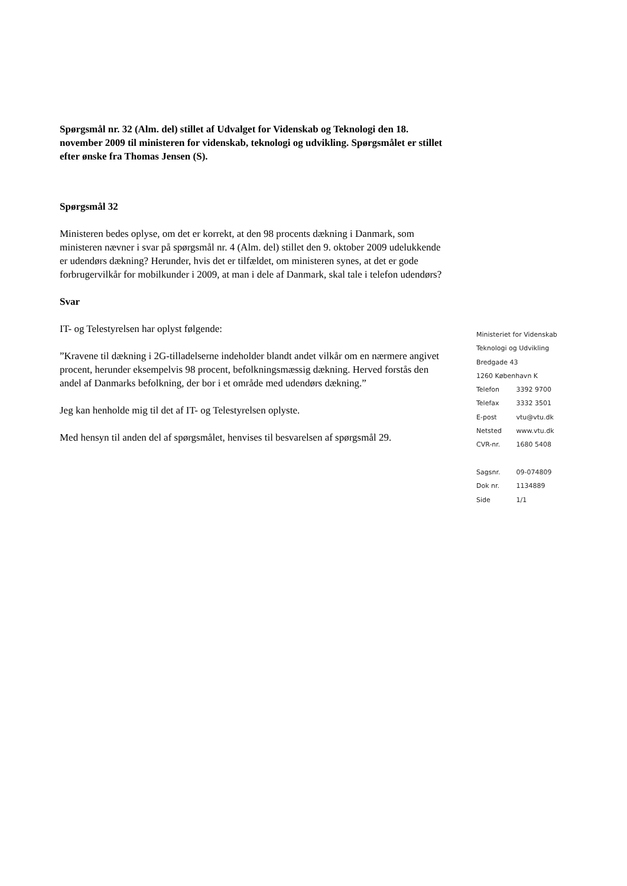Spørgsmål nr. 32 (Alm. del) stillet af Udvalget for Videnskab og Teknologi den 18. november 2009 til ministeren for videnskab, teknologi og udvikling. Spørgsmålet er stillet efter ønske fra Thomas Jensen (S).
Spørgsmål 32
Ministeren bedes oplyse, om det er korrekt, at den 98 procents dækning i Danmark, som ministeren nævner i svar på spørgsmål nr. 4 (Alm. del) stillet den 9. oktober 2009 udelukkende er udendørs dækning? Herunder, hvis det er tilfældet, om ministeren synes, at det er gode forbrugervilkår for mobilkunder i 2009, at man i dele af Danmark, skal tale i telefon udendørs?
Svar
IT- og Telestyrelsen har oplyst følgende:
”Kravene til dækning i 2G-tilladelserne indeholder blandt andet vilkår om en nærmere angivet procent, herunder eksempelvis 98 procent, befolkningsmæssig dækning. Herved forstås den andel af Danmarks befolkning, der bor i et område med udendørs dækning.”
Jeg kan henholde mig til det af IT- og Telestyrelsen oplyste.
Med hensyn til anden del af spørgsmålet, henvises til besvarelsen af spørgsmål 29.
Ministeriet for Videnskab
Teknologi og Udvikling
Bredgade 43
1260 København K
Telefon 3392 9700
Telefax 3332 3501
E-post vtu@vtu.dk
Netsted www.vtu.dk
CVR-nr. 1680 5408
Sagsnr. 09-074809
Dok nr. 1134889
Side 1/1